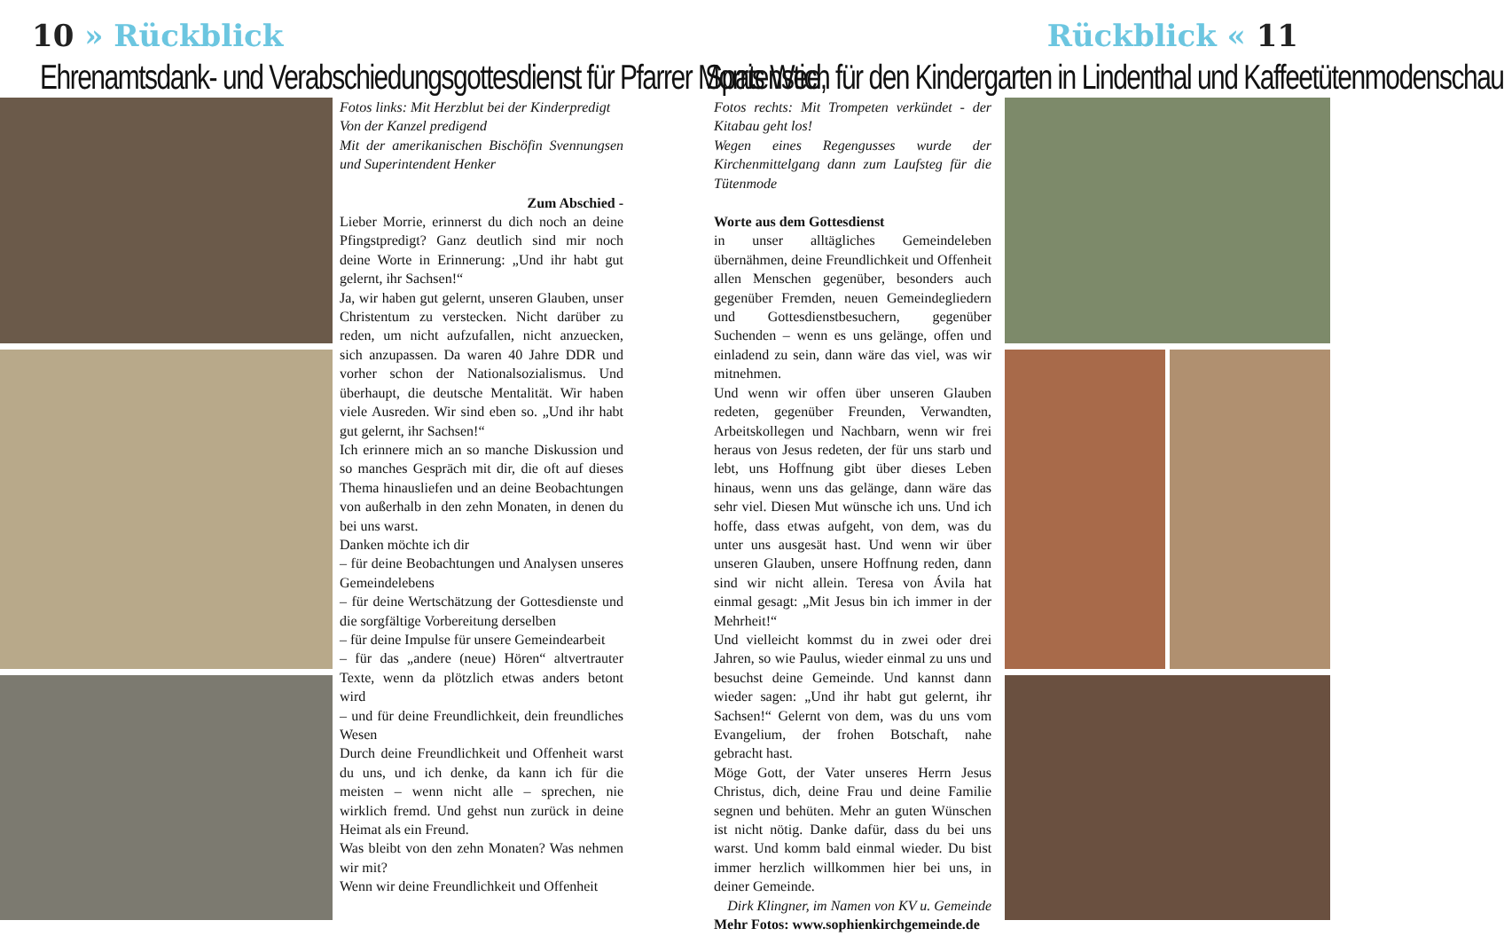10 » Rückblick
Ehrenamtsdank- und Verabschiedungsgottesdienst für Pfarrer Morris Wee,
Fotos links: Mit Herzblut bei der Kinderpredigt
Von der Kanzel predigend
Mit der amerikanischen Bischöfin Svennungsen und Superintendent Henker
Zum Abschied -
Lieber Morrie, erinnerst du dich noch an deine Pfingstpredigt? Ganz deutlich sind mir noch deine Worte in Erinnerung: „Und ihr habt gut gelernt, ihr Sachsen!“
Ja, wir haben gut gelernt, unseren Glauben, unser Christentum zu verstecken. Nicht darüber zu reden, um nicht aufzufallen, nicht anzuecken, sich anzupassen. Da waren 40 Jahre DDR und vorher schon der Nationalsozialismus. Und überhaupt, die deutsche Mentalität. Wir haben viele Ausreden. Wir sind eben so. „Und ihr habt gut gelernt, ihr Sachsen!“
Ich erinnere mich an so manche Diskussion und so manches Gespräch mit dir, die oft auf dieses Thema hinausliefen und an deine Beobachtungen von außerhalb in den zehn Monaten, in denen du bei uns warst.
Danken möchte ich dir
– für deine Beobachtungen und Analysen unseres Gemeindelebens
– für deine Wertschätzung der Gottesdienste und die sorgfältige Vorbereitung derselben
– für deine Impulse für unsere Gemeindearbeit
– für das „andere (neue) Hören“ altvertrauter Texte, wenn da plötzlich etwas anders betont wird
– und für deine Freundlichkeit, dein freundliches Wesen
Durch deine Freundlichkeit und Offenheit warst du uns, und ich denke, da kann ich für die meisten – wenn nicht alle – sprechen, nie wirklich fremd. Und gehst nun zurück in deine Heimat als ein Freund.
Was bleibt von den zehn Monaten? Was nehmen wir mit?
Wenn wir deine Freundlichkeit und Offenheit
Rückblick « 11
Spatenstich für den Kindergarten in Lindenthal und Kaffeetütenmodenschau
Fotos rechts: Mit Trompeten verkündet - der Kitabau geht los!
Wegen eines Regengusses wurde der Kirchenmittelgang dann zum Laufsteg für die Tütenmode
Worte aus dem Gottesdienst
in unser alltägliches Gemeindeleben übernähmen, deine Freundlichkeit und Offenheit allen Menschen gegenüber, besonders auch gegenüber Fremden, neuen Gemeindegliedern und Gottesdienstbesuchern, gegenüber Suchenden – wenn es uns gelänge, offen und einladend zu sein, dann wäre das viel, was wir mitnehmen.
Und wenn wir offen über unseren Glauben redeten, gegenüber Freunden, Verwandten, Arbeitskollegen und Nachbarn, wenn wir frei heraus von Jesus redeten, der für uns starb und lebt, uns Hoffnung gibt über dieses Leben hinaus, wenn uns das gelänge, dann wäre das sehr viel. Diesen Mut wünsche ich uns. Und ich hoffe, dass etwas aufgeht, von dem, was du unter uns ausgesät hast. Und wenn wir über unseren Glauben, unsere Hoffnung reden, dann sind wir nicht allein. Teresa von Ávila hat einmal gesagt: „Mit Jesus bin ich immer in der Mehrheit!“
Und vielleicht kommst du in zwei oder drei Jahren, so wie Paulus, wieder einmal zu uns und besuchst deine Gemeinde. Und kannst dann wieder sagen: „Und ihr habt gut gelernt, ihr Sachsen!“ Gelernt von dem, was du uns vom Evangelium, der frohen Botschaft, nahe gebracht hast.
Möge Gott, der Vater unseres Herrn Jesus Christus, dich, deine Frau und deine Familie segnen und behüten. Mehr an guten Wünschen ist nicht nötig. Danke dafür, dass du bei uns warst. Und komm bald einmal wieder. Du bist immer herzlich willkommen hier bei uns, in deiner Gemeinde.
Dirk Klingner, im Namen von KV u. Gemeinde
Mehr Fotos: www.sophienkirchgemeinde.de